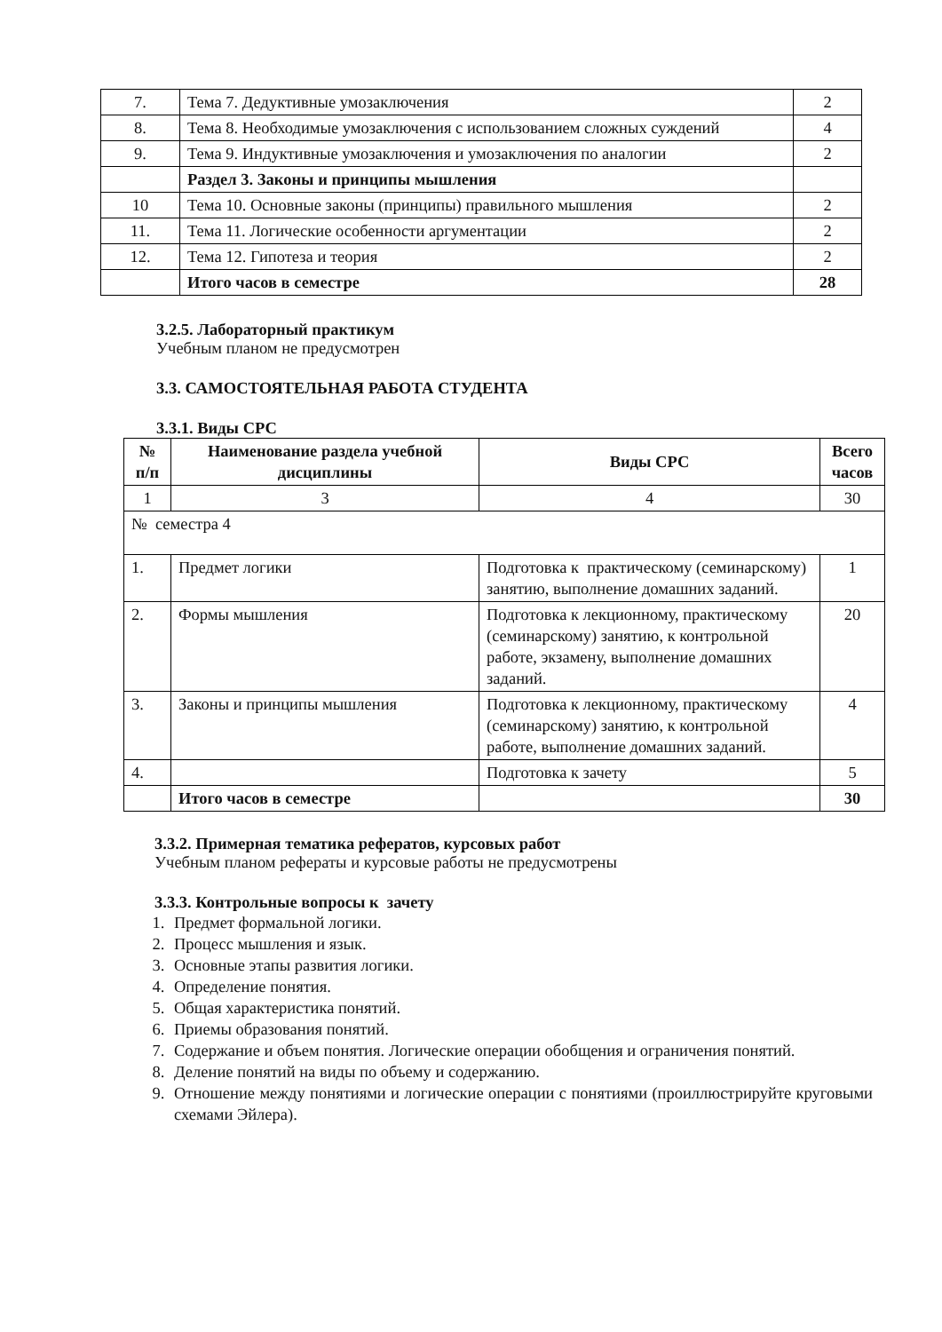| 7. | Тема 7. Дедуктивные умозаключения | 2 |
| 8. | Тема 8. Необходимые умозаключения с использованием сложных суждений | 4 |
| 9. | Тема 9. Индуктивные умозаключения и умозаключения по аналогии | 2 |
| | Раздел 3. Законы и принципы мышления | |
| 10 | Тема 10. Основные законы (принципы) правильного мышления | 2 |
| 11. | Тема 11. Логические особенности аргументации | 2 |
| 12. | Тема 12. Гипотеза и теория | 2 |
| | Итого часов в семестре | 28 |
3.2.5. Лабораторный практикум
Учебным планом не предусмотрен
3.3. САМОСТОЯТЕЛЬНАЯ РАБОТА СТУДЕНТА
3.3.1. Виды СРС
| № п/п | Наименование раздела учебной дисциплины | Виды СРС | Всего часов |
| --- | --- | --- | --- |
| 1 | 3 | 4 | 30 |
| № семестра 4 | | | |
| 1. | Предмет логики | Подготовка к практическому (семинарскому) занятию, выполнение домашних заданий. | 1 |
| 2. | Формы мышления | Подготовка к лекционному, практическому (семинарскому) занятию, к контрольной работе, экзамену, выполнение домашних заданий. | 20 |
| 3. | Законы и принципы мышления | Подготовка к лекционному, практическому (семинарскому) занятию, к контрольной работе, выполнение домашних заданий. | 4 |
| 4. | | Подготовка к зачету | 5 |
| | Итого часов в семестре | | 30 |
3.3.2. Примерная тематика рефератов, курсовых работ
Учебным планом рефераты и курсовые работы не предусмотрены
3.3.3. Контрольные вопросы к зачету
1. Предмет формальной логики.
2. Процесс мышления и язык.
3. Основные этапы развития логики.
4. Определение понятия.
5. Общая характеристика понятий.
6. Приемы образования понятий.
7. Содержание и объем понятия. Логические операции обобщения и ограничения понятий.
8. Деление понятий на виды по объему и содержанию.
9. Отношение между понятиями и логические операции с понятиями (проиллюстрируйте круговыми схемами Эйлера).